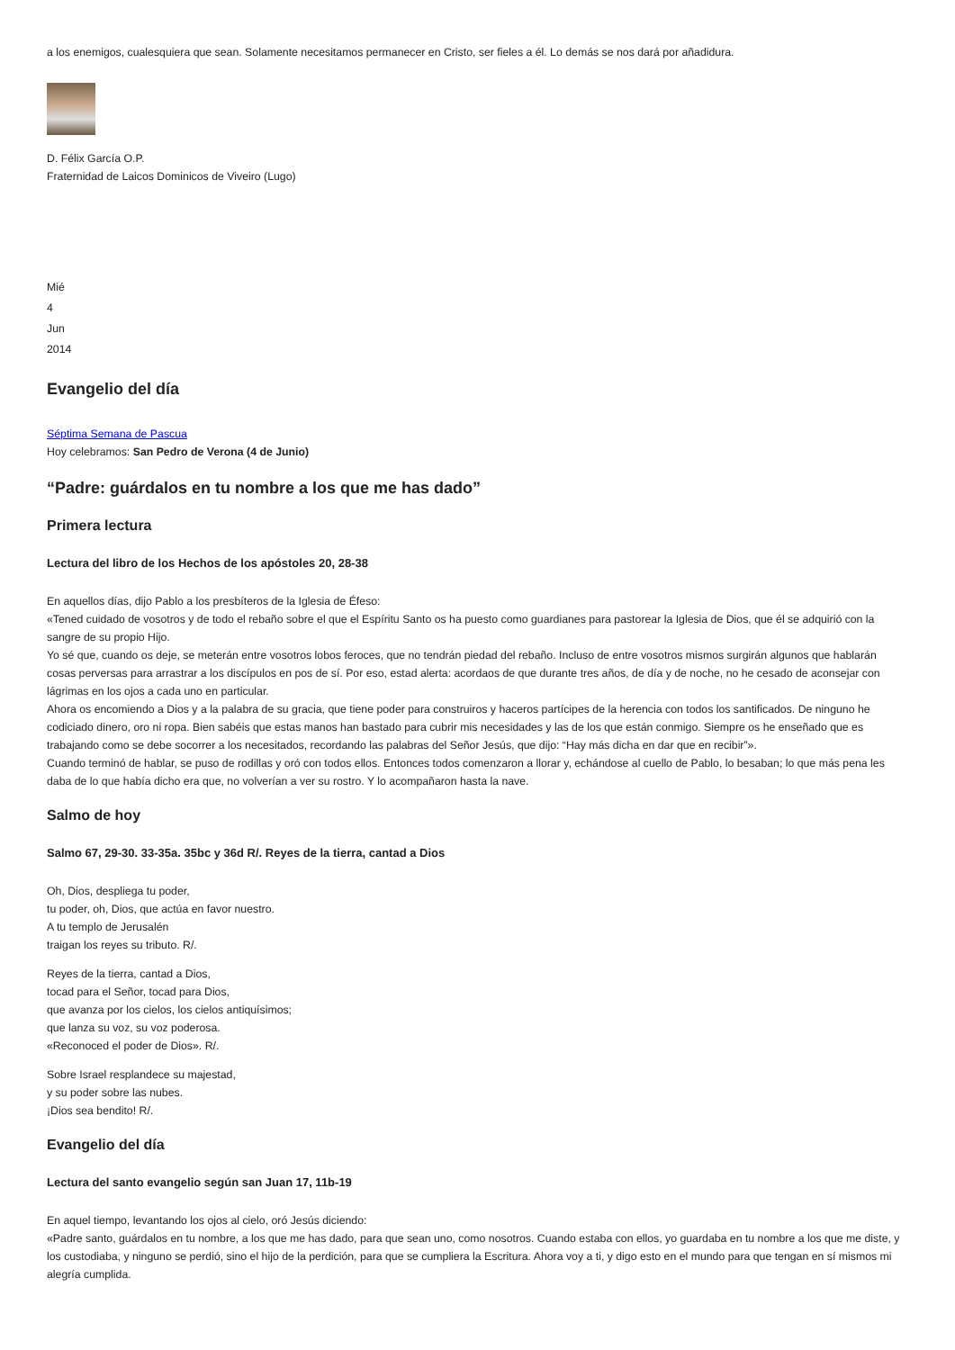a los enemigos, cualesquiera que sean. Solamente necesitamos permanecer en Cristo, ser fieles a él. Lo demás se nos dará por añadidura.
D. Félix García O.P.
Fraternidad de Laicos Dominicos de Viveiro (Lugo)
Mié
4
Jun
2014
Evangelio del día
Séptima Semana de Pascua
Hoy celebramos: San Pedro de Verona (4 de Junio)
“Padre: guárdalos en tu nombre a los que me has dado”
Primera lectura
Lectura del libro de los Hechos de los apóstoles 20, 28-38
En aquellos días, dijo Pablo a los presbíteros de la Iglesia de Éfeso:
«Tened cuidado de vosotros y de todo el rebaño sobre el que el Espíritu Santo os ha puesto como guardianes para pastorear la Iglesia de Dios, que él se adquirió con la sangre de su propio Hijo.
Yo sé que, cuando os deje, se meterán entre vosotros lobos feroces, que no tendrán piedad del rebaño. Incluso de entre vosotros mismos surgirán algunos que hablarán cosas perversas para arrastrar a los discípulos en pos de sí. Por eso, estad alerta: acordaos de que durante tres años, de día y de noche, no he cesado de aconsejar con lágrimas en los ojos a cada uno en particular.
Ahora os encomiendo a Dios y a la palabra de su gracia, que tiene poder para construiros y haceros partícipes de la herencia con todos los santificados. De ninguno he codiciado dinero, oro ni ropa. Bien sabéis que estas manos han bastado para cubrir mis necesidades y las de los que están conmigo. Siempre os he enseñado que es trabajando como se debe socorrer a los necesitados, recordando las palabras del Señor Jesús, que dijo: “Hay más dicha en dar que en recibir”».
Cuando terminó de hablar, se puso de rodillas y oró con todos ellos. Entonces todos comenzaron a llorar y, echándose al cuello de Pablo, lo besaban; lo que más pena les daba de lo que había dicho era que, no volverían a ver su rostro. Y lo acompañaron hasta la nave.
Salmo de hoy
Salmo 67, 29-30. 33-35a. 35bc y 36d R/. Reyes de la tierra, cantad a Dios
Oh, Dios, despliega tu poder,
tu poder, oh, Dios, que actúa en favor nuestro.
A tu templo de Jerusalén
traigan los reyes su tributo. R/.
Reyes de la tierra, cantad a Dios,
tocad para el Señor, tocad para Dios,
que avanza por los cielos, los cielos antiquísimos;
que lanza su voz, su voz poderosa.
«Reconoced el poder de Dios». R/.
Sobre Israel resplandece su majestad,
y su poder sobre las nubes.
¡Dios sea bendito! R/.
Evangelio del día
Lectura del santo evangelio según san Juan 17, 11b-19
En aquel tiempo, levantando los ojos al cielo, oró Jesús diciendo:
«Padre santo, guárdalos en tu nombre, a los que me has dado, para que sean uno, como nosotros. Cuando estaba con ellos, yo guardaba en tu nombre a los que me diste, y los custodiaba, y ninguno se perdió, sino el hijo de la perdición, para que se cumpliera la Escritura. Ahora voy a ti, y digo esto en el mundo para que tengan en sí mismos mi alegría cumplida.